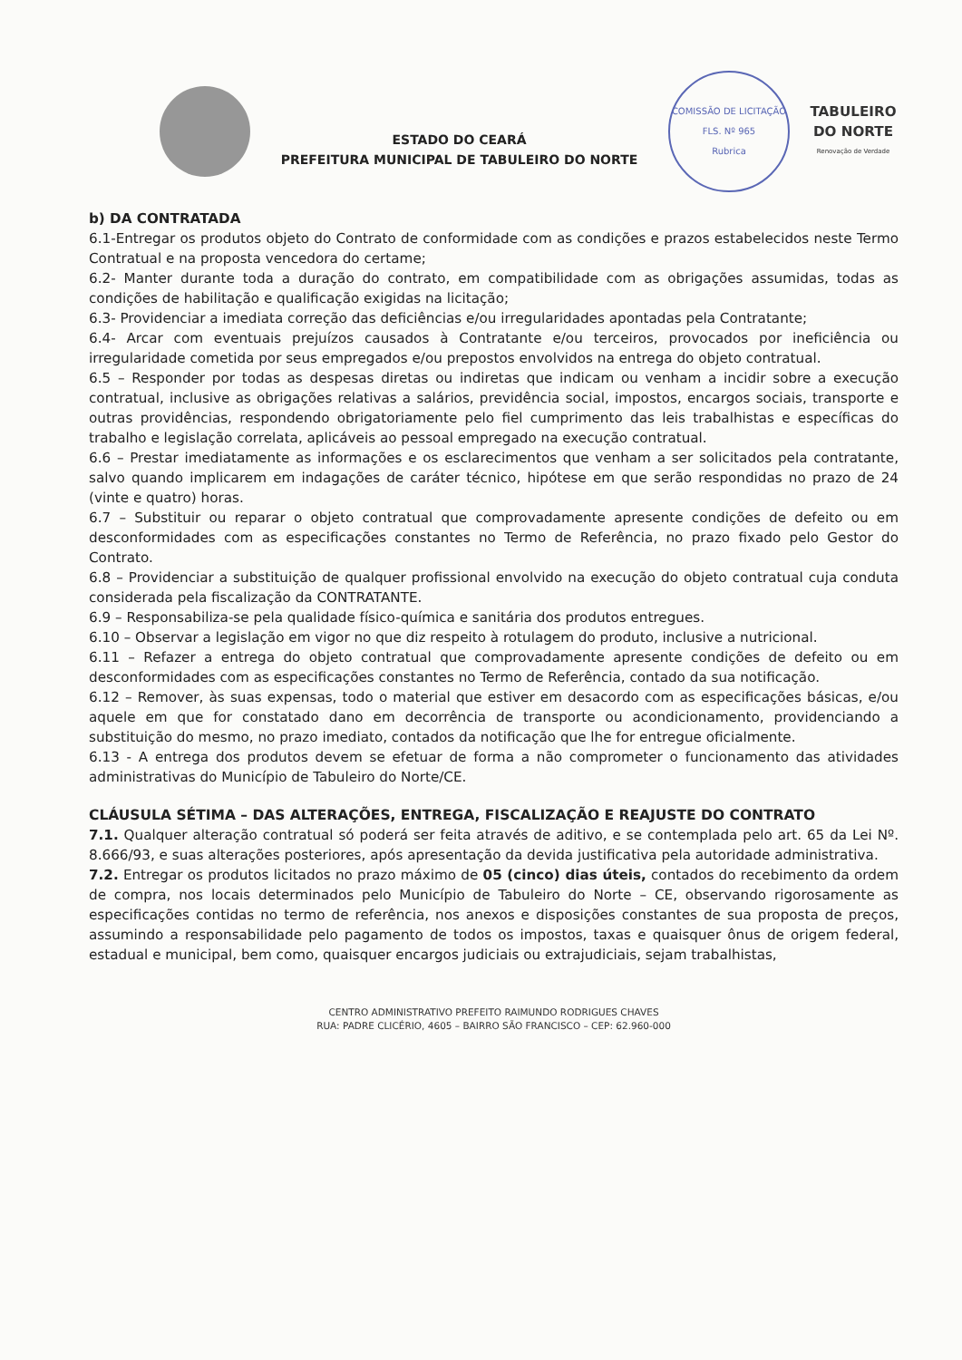ESTADO DO CEARÁ
PREFEITURA MUNICIPAL DE TABULEIRO DO NORTE
COMISSÃO DE LICITAÇÃO
FLS. Nº 965
Rubrica
TABULEIRO
DO NORTE
Renovação de Verdade
b) DA CONTRATADA
6.1-Entregar os produtos objeto do Contrato de conformidade com as condições e prazos estabelecidos neste Termo Contratual e na proposta vencedora do certame;
6.2- Manter durante toda a duração do contrato, em compatibilidade com as obrigações assumidas, todas as condições de habilitação e qualificação exigidas na licitação;
6.3- Providenciar a imediata correção das deficiências e/ou irregularidades apontadas pela Contratante;
6.4- Arcar com eventuais prejuízos causados à Contratante e/ou terceiros, provocados por ineficiência ou irregularidade cometida por seus empregados e/ou prepostos envolvidos na entrega do objeto contratual.
6.5 – Responder por todas as despesas diretas ou indiretas que indicam ou venham a incidir sobre a execução contratual, inclusive as obrigações relativas a salários, previdência social, impostos, encargos sociais, transporte e outras providências, respondendo obrigatoriamente pelo fiel cumprimento das leis trabalhistas e específicas do trabalho e legislação correlata, aplicáveis ao pessoal empregado na execução contratual.
6.6 – Prestar imediatamente as informações e os esclarecimentos que venham a ser solicitados pela contratante, salvo quando implicarem em indagações de caráter técnico, hipótese em que serão respondidas no prazo de 24 (vinte e quatro) horas.
6.7 – Substituir ou reparar o objeto contratual que comprovadamente apresente condições de defeito ou em desconformidades com as especificações constantes no Termo de Referência, no prazo fixado pelo Gestor do Contrato.
6.8 – Providenciar a substituição de qualquer profissional envolvido na execução do objeto contratual cuja conduta considerada pela fiscalização da CONTRATANTE.
6.9 – Responsabiliza-se pela qualidade físico-química e sanitária dos produtos entregues.
6.10 – Observar a legislação em vigor no que diz respeito à rotulagem do produto, inclusive a nutricional.
6.11 – Refazer a entrega do objeto contratual que comprovadamente apresente condições de defeito ou em desconformidades com as especificações constantes no Termo de Referência, contado da sua notificação.
6.12 – Remover, às suas expensas, todo o material que estiver em desacordo com as especificações básicas, e/ou aquele em que for constatado dano em decorrência de transporte ou acondicionamento, providenciando a substituição do mesmo, no prazo imediato, contados da notificação que lhe for entregue oficialmente.
6.13 - A entrega dos produtos devem se efetuar de forma a não comprometer o funcionamento das atividades administrativas do Município de Tabuleiro do Norte/CE.
CLÁUSULA SÉTIMA – DAS ALTERAÇÕES, ENTREGA, FISCALIZAÇÃO E REAJUSTE DO CONTRATO
7.1. Qualquer alteração contratual só poderá ser feita através de aditivo, e se contemplada pelo art. 65 da Lei Nº. 8.666/93, e suas alterações posteriores, após apresentação da devida justificativa pela autoridade administrativa.
7.2. Entregar os produtos licitados no prazo máximo de 05 (cinco) dias úteis, contados do recebimento da ordem de compra, nos locais determinados pelo Município de Tabuleiro do Norte – CE, observando rigorosamente as especificações contidas no termo de referência, nos anexos e disposições constantes de sua proposta de preços, assumindo a responsabilidade pelo pagamento de todos os impostos, taxas e quaisquer ônus de origem federal, estadual e municipal, bem como, quaisquer encargos judiciais ou extrajudiciais, sejam trabalhistas,
CENTRO ADMINISTRATIVO PREFEITO RAIMUNDO RODRIGUES CHAVES
RUA: PADRE CLICÉRIO, 4605 – BAIRRO SÃO FRANCISCO – CEP: 62.960-000